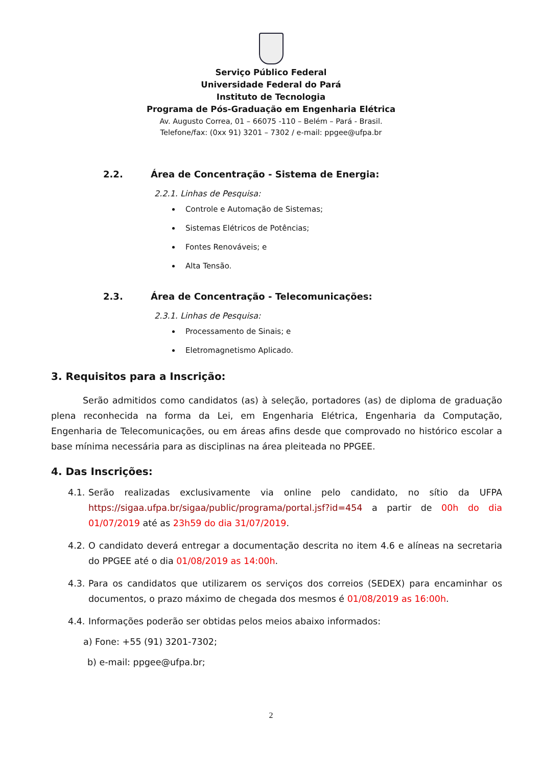Serviço Público Federal
Universidade Federal do Pará
Instituto de Tecnologia
Programa de Pós-Graduação em Engenharia Elétrica
Av. Augusto Correa, 01 – 66075 -110 – Belém – Pará - Brasil.
Telefone/fax: (0xx 91) 3201 – 7302 / e-mail: ppgee@ufpa.br
2.2. Área de Concentração - Sistema de Energia:
2.2.1. Linhas de Pesquisa:
Controle e Automação de Sistemas;
Sistemas Elétricos de Potências;
Fontes Renováveis; e
Alta Tensão.
2.3. Área de Concentração - Telecomunicações:
2.3.1. Linhas de Pesquisa:
Processamento de Sinais; e
Eletromagnetismo Aplicado.
3. Requisitos para a Inscrição:
Serão admitidos como candidatos (as) à seleção, portadores (as) de diploma de graduação plena reconhecida na forma da Lei, em Engenharia Elétrica, Engenharia da Computação, Engenharia de Telecomunicações, ou em áreas afins desde que comprovado no histórico escolar a base mínima necessária para as disciplinas na área pleiteada no PPGEE.
4. Das Inscrições:
4.1.
Serão realizadas exclusivamente via online pelo candidato, no sítio da UFPA https://sigaa.ufpa.br/sigaa/public/programa/portal.jsf?id=454 a partir de 00h do dia 01/07/2019 até as 23h59 do dia 31/07/2019.
4.2.
O candidato deverá entregar a documentação descrita no item 4.6 e alíneas na secretaria do PPGEE até o dia 01/08/2019 as 14:00h.
4.3.
Para os candidatos que utilizarem os serviços dos correios (SEDEX) para encaminhar os documentos, o prazo máximo de chegada dos mesmos é 01/08/2019 as 16:00h.
4.4.
Informações poderão ser obtidas pelos meios abaixo informados:
a) Fone: +55 (91) 3201-7302;
b) e-mail: ppgee@ufpa.br;
2